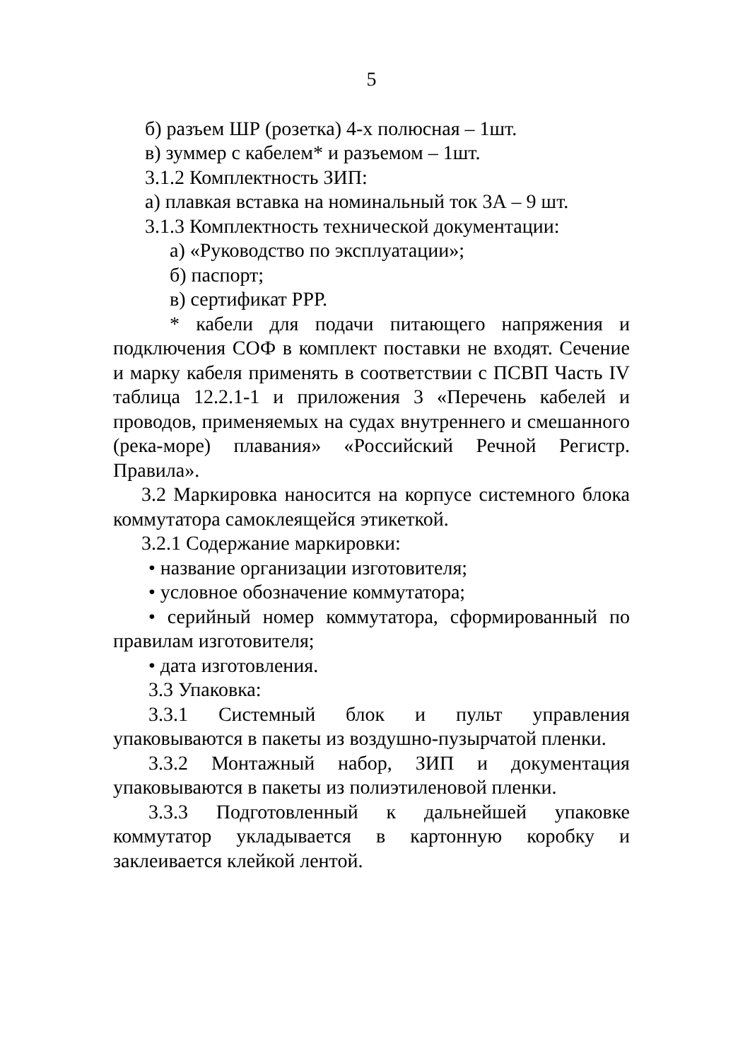5
б) разъем ШР (розетка) 4-х полюсная – 1шт.
в) зуммер с кабелем* и разъемом – 1шт.
3.1.2 Комплектность ЗИП:
а) плавкая вставка на номинальный ток 3А – 9 шт.
3.1.3 Комплектность технической документации:
а) «Руководство по эксплуатации»;
б) паспорт;
в) сертификат РРР.
* кабели для подачи питающего напряжения и подключения СОФ в комплект поставки не входят. Сечение и марку кабеля применять в соответствии с ПСВП Часть IV таблица 12.2.1-1 и приложения 3 «Перечень кабелей и проводов, применяемых на судах внутреннего и смешанного (река-море) плавания» «Российский Речной Регистр. Правила».
3.2 Маркировка наносится на корпусе системного блока коммутатора самоклеящейся этикеткой.
3.2.1 Содержание маркировки:
• название организации изготовителя;
• условное обозначение коммутатора;
• серийный номер коммутатора, сформированный по правилам изготовителя;
• дата изготовления.
3.3 Упаковка:
3.3.1 Системный блок и пульт управления упаковываются в пакеты из воздушно-пузырчатой пленки.
3.3.2 Монтажный набор, ЗИП и документация упаковываются в пакеты из полиэтиленовой пленки.
3.3.3 Подготовленный к дальнейшей упаковке коммутатор укладывается в картонную коробку и заклеивается клейкой лентой.